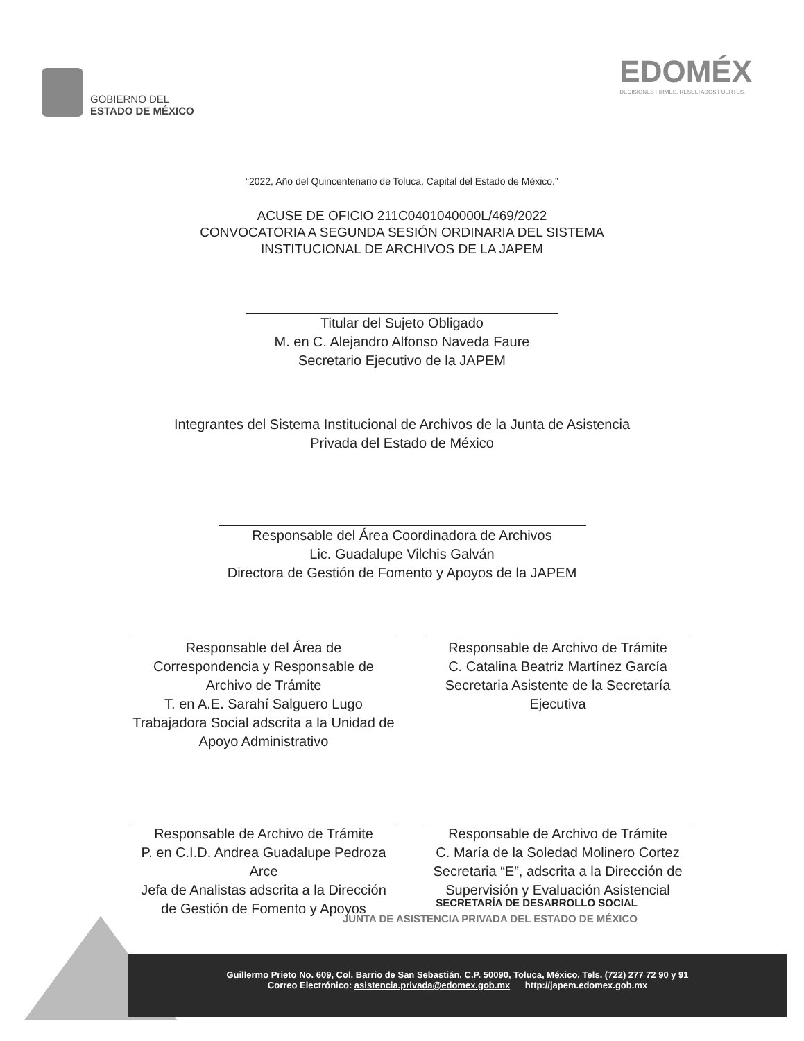GOBIERNO DEL
ESTADO DE MÉXICO
EDOMÉX
DECISIONES FIRMES, RESULTADOS FUERTES.
“2022, Año del Quincentenario de Toluca, Capital del Estado de México.”
ACUSE DE OFICIO 211C0401040000L/469/2022
CONVOCATORIA A SEGUNDA SESIÓN ORDINARIA DEL SISTEMA
INSTITUCIONAL DE ARCHIVOS DE LA JAPEM
Titular del Sujeto Obligado
M. en C. Alejandro Alfonso Naveda Faure
Secretario Ejecutivo de la JAPEM
Integrantes del Sistema Institucional de Archivos de la Junta de Asistencia
Privada del Estado de México
Responsable del Área Coordinadora de Archivos
Lic. Guadalupe Vilchis Galván
Directora de Gestión de Fomento y Apoyos de la JAPEM
Responsable del Área de Correspondencia y Responsable de Archivo de Trámite
T. en A.E. Sarahí Salguero Lugo
Trabajadora Social adscrita a la Unidad de Apoyo Administrativo
Responsable de Archivo de Trámite
C. Catalina Beatriz Martínez García
Secretaria Asistente de la Secretaría Ejecutiva
Responsable de Archivo de Trámite
P. en C.I.D. Andrea Guadalupe Pedroza Arce
Jefa de Analistas adscrita a la Dirección de Gestión de Fomento y Apoyos
Responsable de Archivo de Trámite
C. María de la Soledad Molinero Cortez
Secretaria “E”, adscrita a la Dirección de Supervisión y Evaluación Asistencial
SECRETARÍA DE DESARROLLO SOCIAL
JUNTA DE ASISTENCIA PRIVADA DEL ESTADO DE MÉXICO
Guillermo Prieto No. 609, Col. Barrio de San Sebastián, C.P. 50090, Toluca, México, Tels. (722) 277 72 90 y 91
Correo Electrónico: asistencia.privada@edomex.gob.mx http://japem.edomex.gob.mx